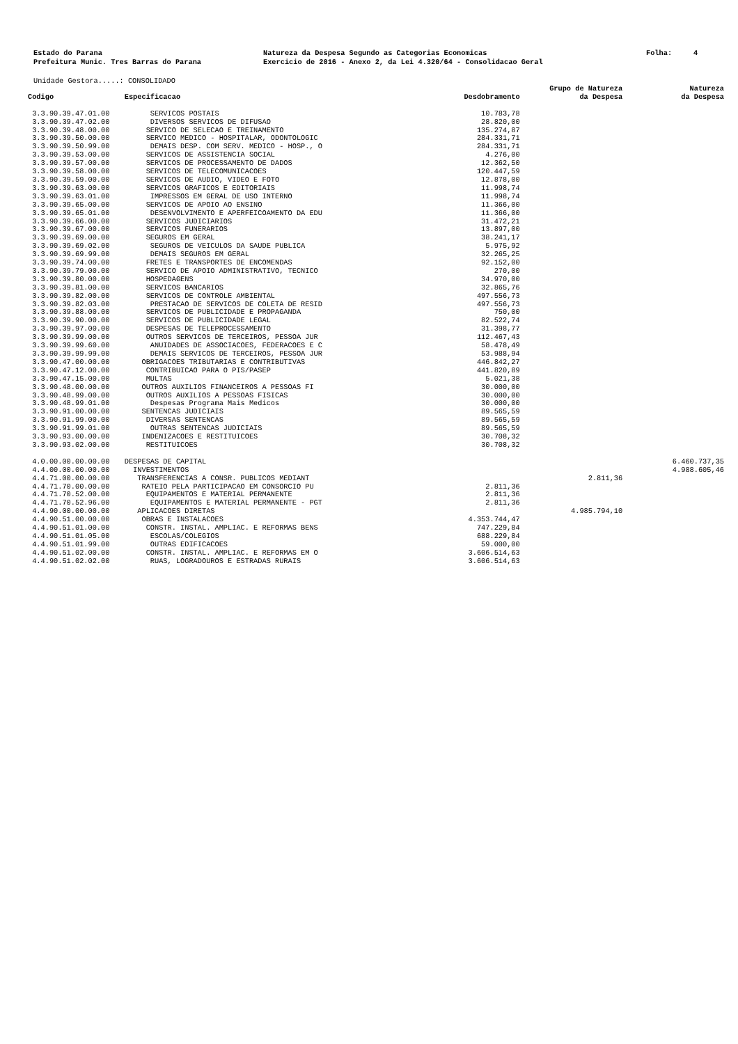Estado do Parana Prefeitura Munic. Tres Barras do Parana
Natureza da Despesa Segundo as Categorias Economicas Exercicio de 2016 - Anexo 2, da Lei 4.320/64 - Consolidacao Geral
Folha: 4
Unidade Gestora.....: CONSOLIDADO
| Codigo | Especificacao | Desdobramento | Grupo de Natureza da Despesa | Natureza da Despesa |
| --- | --- | --- | --- | --- |
| 3.3.90.39.47.01.00 | SERVICOS POSTAIS | 10.783,78 | | |
| 3.3.90.39.47.02.00 | DIVERSOS SERVICOS DE DIFUSAO | 28.820,00 | | |
| 3.3.90.39.48.00.00 | SERVICO DE SELECAO E TREINAMENTO | 135.274,87 | | |
| 3.3.90.39.50.00.00 | SERVICO MEDICO - HOSPITALAR, ODONTOLOGIC | 284.331,71 | | |
| 3.3.90.39.50.99.00 | DEMAIS DESP. COM SERV. MEDICO - HOSP., O | 284.331,71 | | |
| 3.3.90.39.53.00.00 | SERVICOS DE ASSISTENCIA SOCIAL | 4.276,00 | | |
| 3.3.90.39.57.00.00 | SERVICOS DE PROCESSAMENTO DE DADOS | 12.362,50 | | |
| 3.3.90.39.58.00.00 | SERVICOS DE TELECOMUNICACOES | 120.447,59 | | |
| 3.3.90.39.59.00.00 | SERVICOS DE AUDIO, VIDEO E FOTO | 12.878,00 | | |
| 3.3.90.39.63.00.00 | SERVICOS GRAFICOS E EDITORIAIS | 11.998,74 | | |
| 3.3.90.39.63.01.00 | IMPRESSOS EM GERAL DE USO INTERNO | 11.998,74 | | |
| 3.3.90.39.65.00.00 | SERVICOS DE APOIO AO ENSINO | 11.366,00 | | |
| 3.3.90.39.65.01.00 | DESENVOLVIMENTO E APERFEICOAMENTO DA EDU | 11.366,00 | | |
| 3.3.90.39.66.00.00 | SERVICOS JUDICIARIOS | 31.472,21 | | |
| 3.3.90.39.67.00.00 | SERVICOS FUNERARIOS | 13.897,00 | | |
| 3.3.90.39.69.00.00 | SEGUROS EM GERAL | 38.241,17 | | |
| 3.3.90.39.69.02.00 | SEGUROS DE VEICULOS DA SAUDE PUBLICA | 5.975,92 | | |
| 3.3.90.39.69.99.00 | DEMAIS SEGUROS EM GERAL | 32.265,25 | | |
| 3.3.90.39.74.00.00 | FRETES E TRANSPORTES DE ENCOMENDAS | 92.152,00 | | |
| 3.3.90.39.79.00.00 | SERVICO DE APOIO ADMINISTRATIVO, TECNICO | 270,00 | | |
| 3.3.90.39.80.00.00 | HOSPEDAGENS | 34.970,00 | | |
| 3.3.90.39.81.00.00 | SERVICOS BANCARIOS | 32.865,76 | | |
| 3.3.90.39.82.00.00 | SERVICOS DE CONTROLE AMBIENTAL | 497.556,73 | | |
| 3.3.90.39.82.03.00 | PRESTACAO DE SERVICOS DE COLETA DE RESID | 497.556,73 | | |
| 3.3.90.39.88.00.00 | SERVICOS DE PUBLICIDADE E PROPAGANDA | 750,00 | | |
| 3.3.90.39.90.00.00 | SERVICOS DE PUBLICIDADE LEGAL | 82.522,74 | | |
| 3.3.90.39.97.00.00 | DESPESAS DE TELEPROCESSAMENTO | 31.398,77 | | |
| 3.3.90.39.99.00.00 | OUTROS SERVICOS DE TERCEIROS, PESSOA JUR | 112.467,43 | | |
| 3.3.90.39.99.60.00 | ANUIDADES DE ASSOCIACOES, FEDERACOES E C | 58.478,49 | | |
| 3.3.90.39.99.99.00 | DEMAIS SERVICOS DE TERCEIROS, PESSOA JUR | 53.988,94 | | |
| 3.3.90.47.00.00.00 | OBRIGACOES TRIBUTARIAS E CONTRIBUTIVAS | 446.842,27 | | |
| 3.3.90.47.12.00.00 | CONTRIBUICAO PARA O PIS/PASEP | 441.820,89 | | |
| 3.3.90.47.15.00.00 | MULTAS | 5.021,38 | | |
| 3.3.90.48.00.00.00 | OUTROS AUXILIOS FINANCEIROS A PESSOAS FI | 30.000,00 | | |
| 3.3.90.48.99.00.00 | OUTROS AUXILIOS A PESSOAS FISICAS | 30.000,00 | | |
| 3.3.90.48.99.01.00 | Despesas Programa Mais Medicos | 30.000,00 | | |
| 3.3.90.91.00.00.00 | SENTENCAS JUDICIAIS | 89.565,59 | | |
| 3.3.90.91.99.00.00 | DIVERSAS SENTENCAS | 89.565,59 | | |
| 3.3.90.91.99.01.00 | OUTRAS SENTENCAS JUDICIAIS | 89.565,59 | | |
| 3.3.90.93.00.00.00 | INDENIZACOES E RESTITUICOES | 30.708,32 | | |
| 3.3.90.93.02.00.00 | RESTITUICOES | 30.708,32 | | |
| 4.0.00.00.00.00.00 | DESPESAS DE CAPITAL | | | 6.460.737,35 |
| 4.4.00.00.00.00.00 | INVESTIMENTOS | | | 4.988.605,46 |
| 4.4.71.00.00.00.00 | TRANSFERENCIAS A CONSR. PUBLICOS MEDIANT | | 2.811,36 | |
| 4.4.71.70.00.00.00 | RATEIO PELA PARTICIPACAO EM CONSORCIO PU | 2.811,36 | | |
| 4.4.71.70.52.00.00 | EQUIPAMENTOS E MATERIAL PERMANENTE | 2.811,36 | | |
| 4.4.71.70.52.96.00 | EQUIPAMENTOS E MATERIAL PERMANENTE - PGT | 2.811,36 | | |
| 4.4.90.00.00.00.00 | APLICACOES DIRETAS | | 4.985.794,10 | |
| 4.4.90.51.00.00.00 | OBRAS E INSTALACOES | 4.353.744,47 | | |
| 4.4.90.51.01.00.00 | CONSTR. INSTAL. AMPLIAC. E REFORMAS BENS | 747.229,84 | | |
| 4.4.90.51.01.05.00 | ESCOLAS/COLEGIOS | 688.229,84 | | |
| 4.4.90.51.01.99.00 | OUTRAS EDIFICACOES | 59.000,00 | | |
| 4.4.90.51.02.00.00 | CONSTR. INSTAL. AMPLIAC. E REFORMAS EM O | 3.606.514,63 | | |
| 4.4.90.51.02.02.00 | RUAS, LOGRADOUROS E ESTRADAS RURAIS | 3.606.514,63 | | |